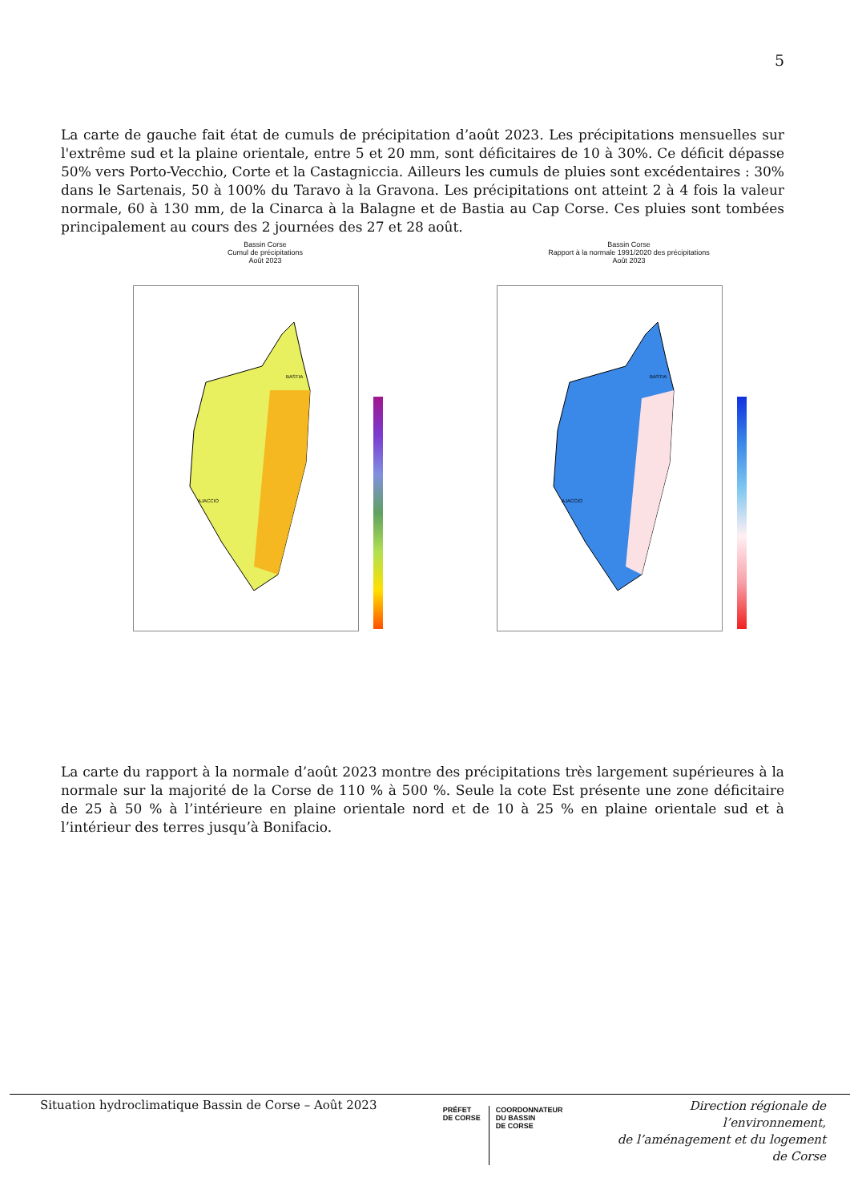5
La carte de gauche fait état de cumuls de précipitation d’août 2023. Les précipitations mensuelles sur l'extrême sud et la plaine orientale, entre 5 et 20 mm, sont déficitaires de 10 à 30%. Ce déficit dépasse 50% vers Porto-Vecchio, Corte et la Castagniccia. Ailleurs les cumuls de pluies sont excédentaires : 30% dans le Sartenais, 50 à 100% du Taravo à la Gravona. Les précipitations ont atteint 2 à 4 fois la valeur normale, 60 à 130 mm, de la Cinarca à la Balagne et de Bastia au Cap Corse. Ces pluies sont tombées principalement au cours des 2 journées des 27 et 28 août.
Bassin Corse
Cumul de précipitations
Août 2023
BASTIA
AJACCIO
Bassin Corse
Rapport à la normale 1991/2020 des précipitations
Août 2023
BASTIA
AJACCIO
La carte du rapport à la normale d’août 2023 montre des précipitations très largement supérieures à la normale sur la majorité de la Corse de 110 % à 500 %. Seule la cote Est présente une zone déficitaire de 25 à 50 % à l’intérieure en plaine orientale nord et de 10 à 25 % en plaine orientale sud et à l’intérieur des terres jusqu’à Bonifacio.
Situation hydroclimatique Bassin de Corse – Août 2023
PRÉFET
DE CORSE
COORDONNATEUR
DU BASSIN
DE CORSE
Direction régionale de l’environnement,
de l’aménagement et du logement
de Corse